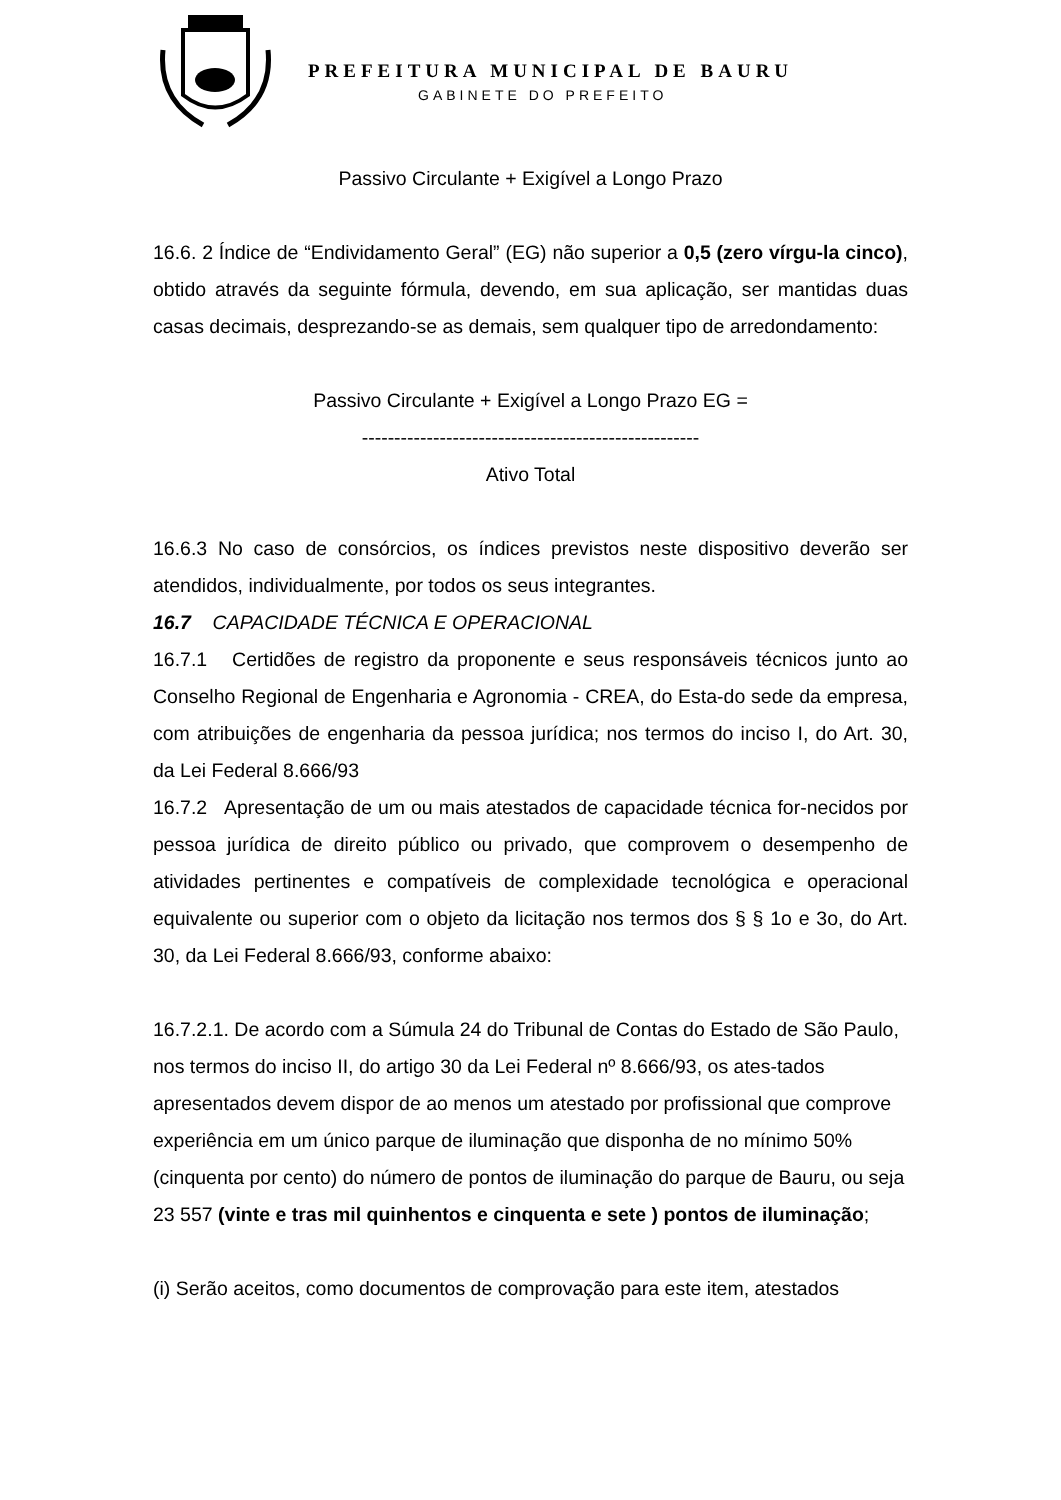PREFEITURA MUNICIPAL DE BAURU
GABINETE DO PREFEITO
Passivo Circulante + Exigível a Longo Prazo
16.6. 2 Índice de “Endividamento Geral” (EG) não superior a 0,5 (zero vírgu-la cinco), obtido através da seguinte fórmula, devendo, em sua aplicação, ser mantidas duas casas decimais, desprezando-se as demais, sem qualquer tipo de arredondamento:
Passivo Circulante + Exigível a Longo Prazo EG =
----------------------------------------------------
Ativo Total
16.6.3 No caso de consórcios, os índices previstos neste dispositivo deverão ser atendidos, individualmente, por todos os seus integrantes.
16.7 CAPACIDADE TÉCNICA E OPERACIONAL
16.7.1 Certidões de registro da proponente e seus responsáveis técnicos junto ao Conselho Regional de Engenharia e Agronomia - CREA, do Esta-do sede da empresa, com atribuições de engenharia da pessoa jurídica; nos termos do inciso I, do Art. 30, da Lei Federal 8.666/93
16.7.2 Apresentação de um ou mais atestados de capacidade técnica for-necidos por pessoa jurídica de direito público ou privado, que comprovem o desempenho de atividades pertinentes e compatíveis de complexidade tecnológica e operacional equivalente ou superior com o objeto da licitação nos termos dos § § 1o e 3o, do Art. 30, da Lei Federal 8.666/93, conforme abaixo:
16.7.2.1. De acordo com a Súmula 24 do Tribunal de Contas do Estado de São Paulo, nos termos do inciso II, do artigo 30 da Lei Federal nº 8.666/93, os ates-tados apresentados devem dispor de ao menos um atestado por profissional que comprove experiência em um único parque de iluminação que disponha de no mínimo 50% (cinquenta por cento) do número de pontos de iluminação do parque de Bauru, ou seja 23 557 (vinte e tras mil quinhentos e cinquenta e sete ) pontos de iluminação;
(i) Serão aceitos, como documentos de comprovação para este item, atestados